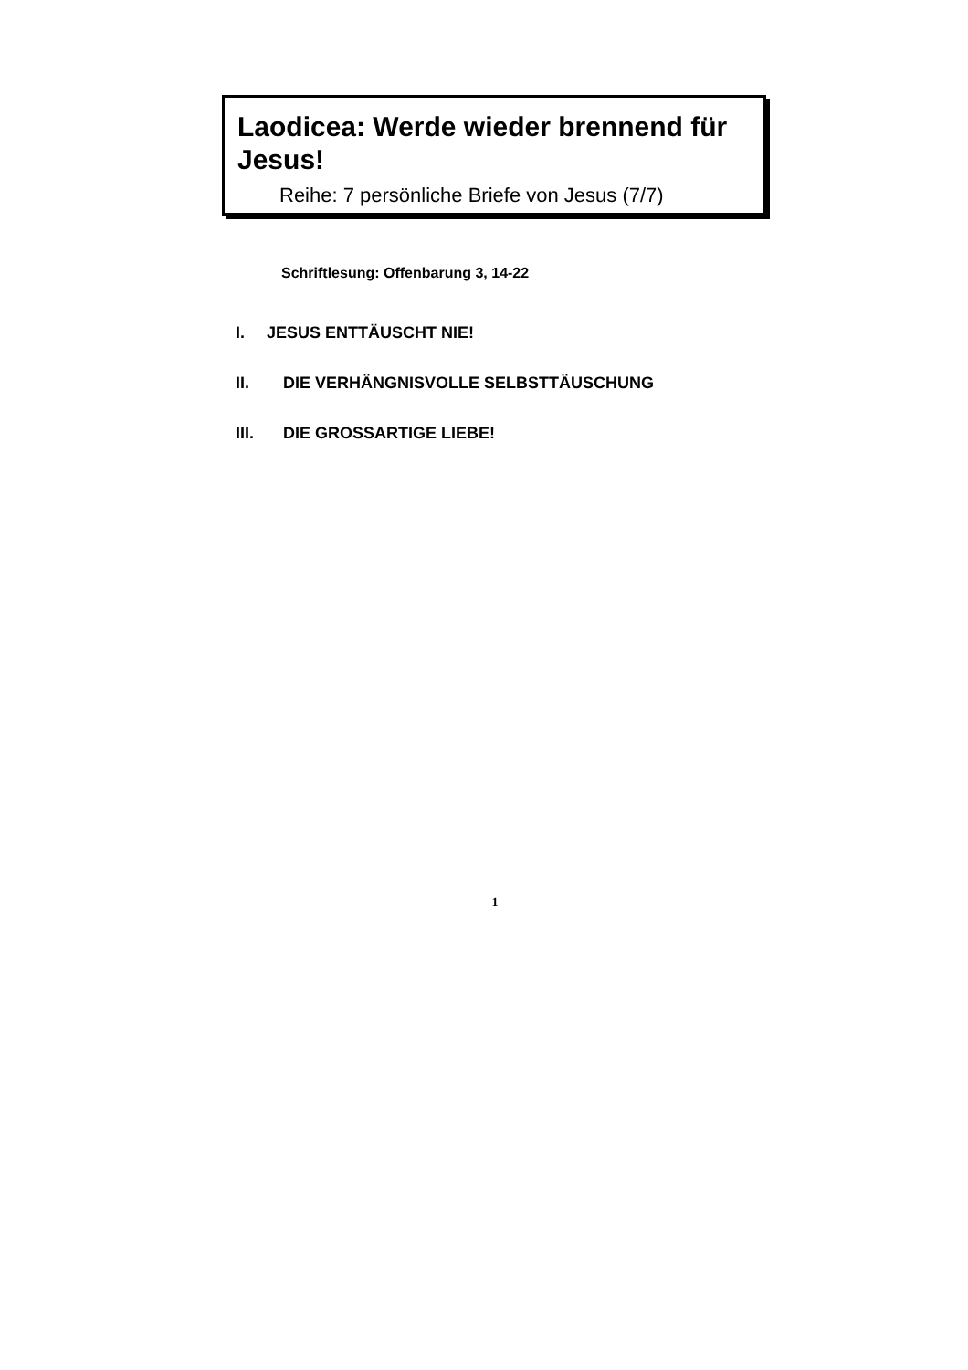Laodicea: Werde wieder brennend für Jesus!
Reihe: 7 persönliche Briefe von Jesus (7/7)
Schriftlesung: Offenbarung 3, 14-22
I. JESUS ENTTÄUSCHT NIE!
II. DIE VERHÄNGNISVOLLE SELBSTTÄUSCHUNG
III. DIE GROSSARTIGE LIEBE!
1